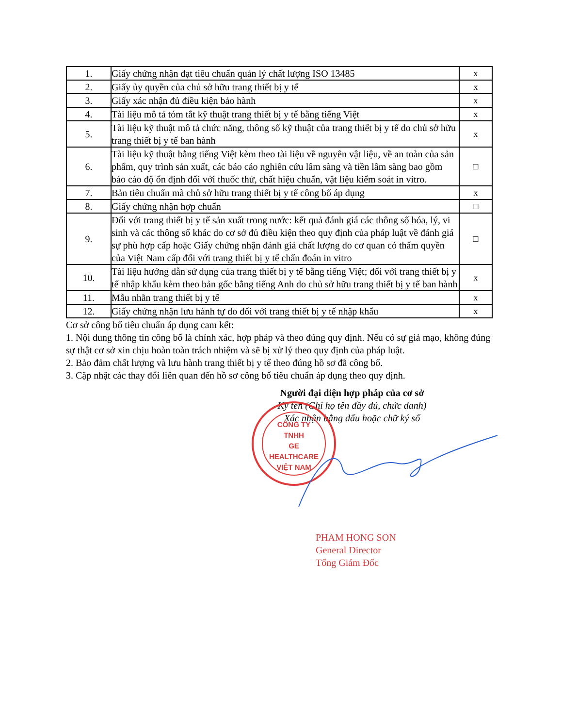| 1. | Giấy chứng nhận đạt tiêu chuẩn quản lý chất lượng ISO 13485 | x |
| 2. | Giấy ủy quyền của chủ sở hữu trang thiết bị y tế | x |
| 3. | Giấy xác nhận đủ điều kiện bảo hành | x |
| 4. | Tài liệu mô tả tóm tắt kỹ thuật trang thiết bị y tế bằng tiếng Việt | x |
| 5. | Tài liệu kỹ thuật mô tả chức năng, thông số kỹ thuật của trang thiết bị y tế do chủ sở hữu trang thiết bị y tế ban hành | x |
| 6. | Tài liệu kỹ thuật bằng tiếng Việt kèm theo tài liệu về nguyên vật liệu, về an toàn của sản phẩm, quy trình sản xuất, các báo cáo nghiên cứu lâm sàng và tiền lâm sàng bao gồm báo cáo độ ổn định đối với thuốc thử, chất hiệu chuẩn, vật liệu kiểm soát in vitro. | □ |
| 7. | Bản tiêu chuẩn mà chủ sở hữu trang thiết bị y tế công bố áp dụng | x |
| 8. | Giấy chứng nhận hợp chuẩn | □ |
| 9. | Đối với trang thiết bị y tế sản xuất trong nước: kết quả đánh giá các thông số hóa, lý, vi sinh và các thông số khác do cơ sở đủ điều kiện theo quy định của pháp luật về đánh giá sự phù hợp cấp hoặc Giấy chứng nhận đánh giá chất lượng do cơ quan có thẩm quyền của Việt Nam cấp đối với trang thiết bị y tế chẩn đoán in vitro | □ |
| 10. | Tài liệu hướng dẫn sử dụng của trang thiết bị y tế bằng tiếng Việt; đối với trang thiết bị y tế nhập khẩu kèm theo bản gốc bằng tiếng Anh do chủ sở hữu trang thiết bị y tế ban hành | x |
| 11. | Mẫu nhãn trang thiết bị y tế | x |
| 12. | Giấy chứng nhận lưu hành tự do đối với trang thiết bị y tế nhập khẩu | x |
Cơ sở công bố tiêu chuẩn áp dụng cam kết:
1. Nội dung thông tin công bố là chính xác, hợp pháp và theo đúng quy định. Nếu có sự giả mạo, không đúng sự thật cơ sở xin chịu hoàn toàn trách nhiệm và sẽ bị xử lý theo quy định của pháp luật.
2. Bảo đảm chất lượng và lưu hành trang thiết bị y tế theo đúng hồ sơ đã công bố.
3. Cập nhật các thay đổi liên quan đến hồ sơ công bố tiêu chuẩn áp dụng theo quy định.
Người đại diện hợp pháp của cơ sở
Ký tên (Ghi họ tên đầy đủ, chức danh)
Xác nhận bằng dấu hoặc chữ ký số
CÔNG TY
TNHH
GE HEALTHCARE
VIỆT NAM
PHAM HONG SON
General Director
Tổng Giám Đốc